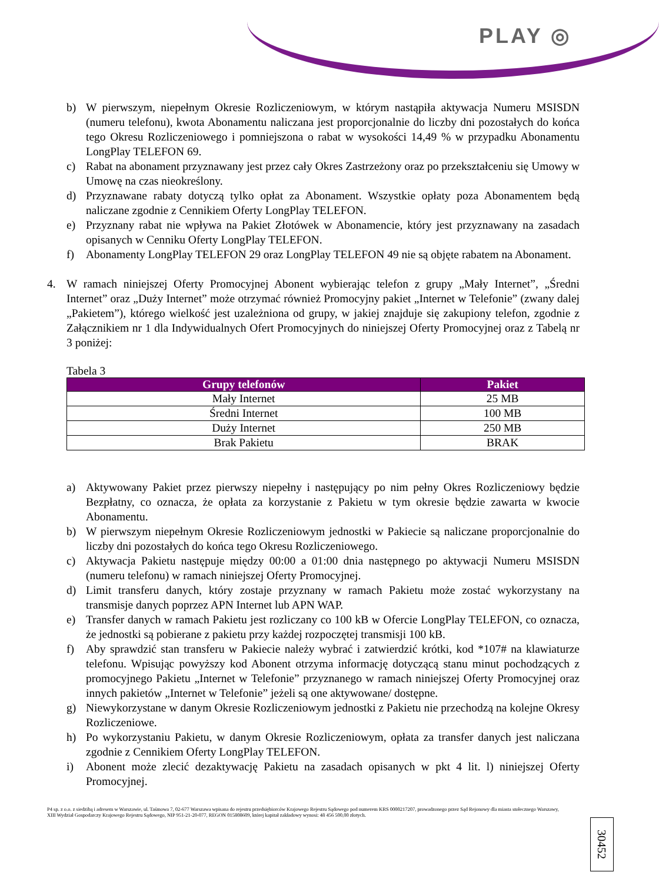PLAY ◎
b) W pierwszym, niepełnym Okresie Rozliczeniowym, w którym nastąpiła aktywacja Numeru MSISDN (numeru telefonu), kwota Abonamentu naliczana jest proporcjonalnie do liczby dni pozostałych do końca tego Okresu Rozliczeniowego i pomniejszona o rabat w wysokości 14,49 % w przypadku Abonamentu LongPlay TELEFON 69.
c) Rabat na abonament przyznawany jest przez cały Okres Zastrzeżony oraz po przekształceniu się Umowy w Umowę na czas nieokreślony.
d) Przyznawane rabaty dotyczą tylko opłat za Abonament. Wszystkie opłaty poza Abonamentem będą naliczane zgodnie z Cennikiem Oferty LongPlay TELEFON.
e) Przyznany rabat nie wpływa na Pakiet Złotówek w Abonamencie, który jest przyznawany na zasadach opisanych w Cenniku Oferty LongPlay TELEFON.
f) Abonamenty LongPlay TELEFON 29 oraz LongPlay TELEFON 49 nie są objęte rabatem na Abonament.
4. W ramach niniejszej Oferty Promocyjnej Abonent wybierając telefon z grupy „Mały Internet”, „Średni Internet” oraz „Duży Internet” może otrzymać również Promocyjny pakiet „Internet w Telefonie” (zwany dalej „Pakietem”), którego wielkość jest uzależniona od grupy, w jakiej znajduje się zakupiony telefon, zgodnie z Załącznikiem nr 1 dla Indywidualnych Ofert Promocyjnych do niniejszej Oferty Promocyjnej oraz z Tabelą nr 3 poniżej:
Tabela 3
| Grupy telefonów | Pakiet |
| --- | --- |
| Mały Internet | 25 MB |
| Średni Internet | 100 MB |
| Duży Internet | 250 MB |
| Brak Pakietu | BRAK |
a) Aktywowany Pakiet przez pierwszy niepełny i następujący po nim pełny Okres Rozliczeniowy będzie Bezpłatny, co oznacza, że opłata za korzystanie z Pakietu w tym okresie będzie zawarta w kwocie Abonamentu.
b) W pierwszym niepełnym Okresie Rozliczeniowym jednostki w Pakiecie są naliczane proporcjonalnie do liczby dni pozostałych do końca tego Okresu Rozliczeniowego.
c) Aktywacja Pakietu następuje między 00:00 a 01:00 dnia następnego po aktywacji Numeru MSISDN (numeru telefonu) w ramach niniejszej Oferty Promocyjnej.
d) Limit transferu danych, który zostaje przyznany w ramach Pakietu może zostać wykorzystany na transmisje danych poprzez APN Internet lub APN WAP.
e) Transfer danych w ramach Pakietu jest rozliczany co 100 kB w Ofercie LongPlay TELEFON, co oznacza, że jednostki są pobierane z pakietu przy każdej rozpoczętej transmisji 100 kB.
f) Aby sprawdzić stan transferu w Pakiecie należy wybrać i zatwierdzić krótki, kod *107# na klawiaturze telefonu. Wpisując powyższy kod Abonent otrzyma informację dotyczącą stanu minut pochodzących z promocyjnego Pakietu „Internet w Telefonie” przyznanego w ramach niniejszej Oferty Promocyjnej oraz innych pakietów „Internet w Telefonie” jeżeli są one aktywowane/ dostępne.
g) Niewykorzystane w danym Okresie Rozliczeniowym jednostki z Pakietu nie przechodzą na kolejne Okresy Rozliczeniowe.
h) Po wykorzystaniu Pakietu, w danym Okresie Rozliczeniowym, opłata za transfer danych jest naliczana zgodnie z Cennikiem Oferty LongPlay TELEFON.
i) Abonent może zlecić dezaktywację Pakietu na zasadach opisanych w pkt 4 lit. l) niniejszej Oferty Promocyjnej.
30452
P4 sp. z o.o. z siedzibą i adresem w Warszawie, ul. Taśmowa 7, 02-677 Warszawa wpisana do rejestru przedsiębiorców Krajowego Rejestru Sądowego pod numerem KRS 0000217207, prowadzonego przez Sąd Rejonowy dla miasta stołecznego Warszawy, XIII Wydział Gospodarczy Krajowego Rejestru Sądowego, NIP 951-21-20-077, REGON 015808609, której kapitał zakładowy wynosi: 48 456 500,00 złotych.